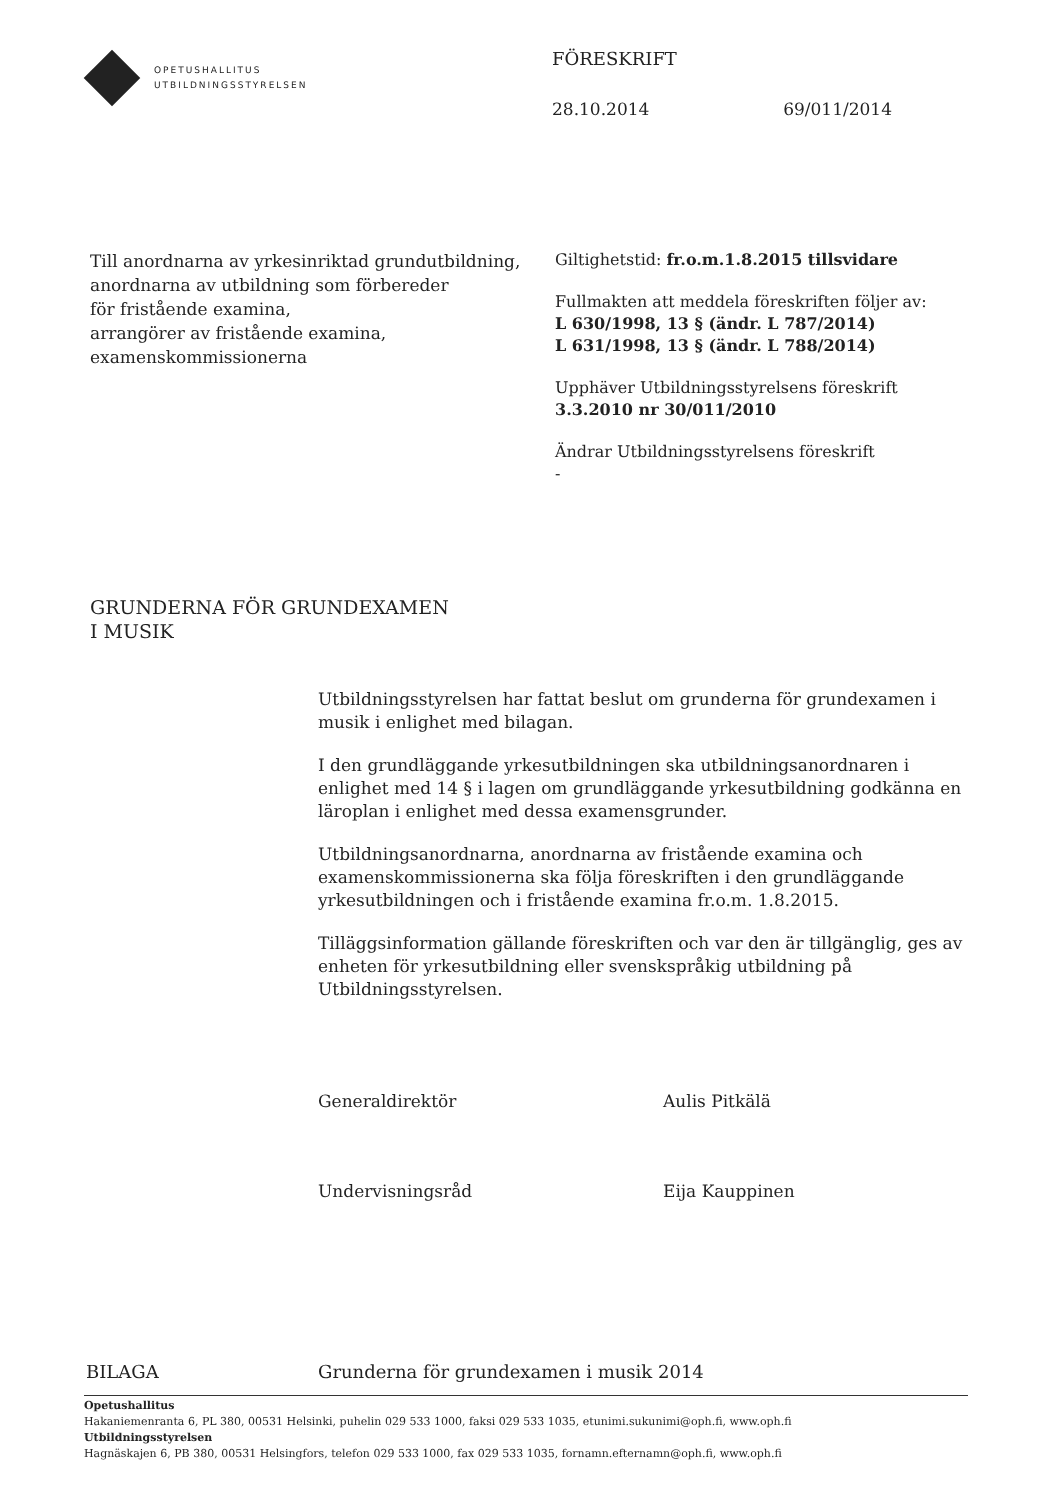OPETUSHALLITUS
UTBILDNINGSSTYRELSEN
FÖRESKRIFT
28.10.2014 69/011/2014
Till anordnarna av yrkesinriktad grundutbildning,
anordnarna av utbildning som förbereder
för fristående examina,
arrangörer av fristående examina,
examenskommissionerna
Giltighetstid: fr.o.m.1.8.2015 tillsvidare
Fullmakten att meddela föreskriften följer av:
L 630/1998, 13 § (ändr. L 787/2014)
L 631/1998, 13 § (ändr. L 788/2014)
Upphäver Utbildningsstyrelsens föreskrift
3.3.2010 nr 30/011/2010
Ändrar Utbildningsstyrelsens föreskrift
-
GRUNDERNA FÖR GRUNDEXAMEN
I MUSIK
Utbildningsstyrelsen har fattat beslut om grunderna för grundexamen i musik i enlighet med bilagan.
I den grundläggande yrkesutbildningen ska utbildningsanordnaren i enlighet med 14 § i lagen om grundläggande yrkesutbildning godkänna en läroplan i enlighet med dessa examensgrunder.
Utbildningsanordnarna, anordnarna av fristående examina och examenskommissionerna ska följa föreskriften i den grundläggande yrkesutbildningen och i fristående examina fr.o.m. 1.8.2015.
Tilläggsinformation gällande föreskriften och var den är tillgänglig, ges av enheten för yrkesutbildning eller svenskspråkig utbildning på Utbildningsstyrelsen.
Generaldirektör Aulis Pitkälä
Undervisningsråd Eija Kauppinen
BILAGA Grunderna för grundexamen i musik 2014
Opetushallitus
Hakaniemenranta 6, PL 380, 00531 Helsinki, puhelin 029 533 1000, faksi 029 533 1035, etunimi.sukunimi@oph.fi, www.oph.fi
Utbildningsstyrelsen
Hagnäskajen 6, PB 380, 00531 Helsingfors, telefon 029 533 1000, fax 029 533 1035, fornamn.efternamn@oph.fi, www.oph.fi